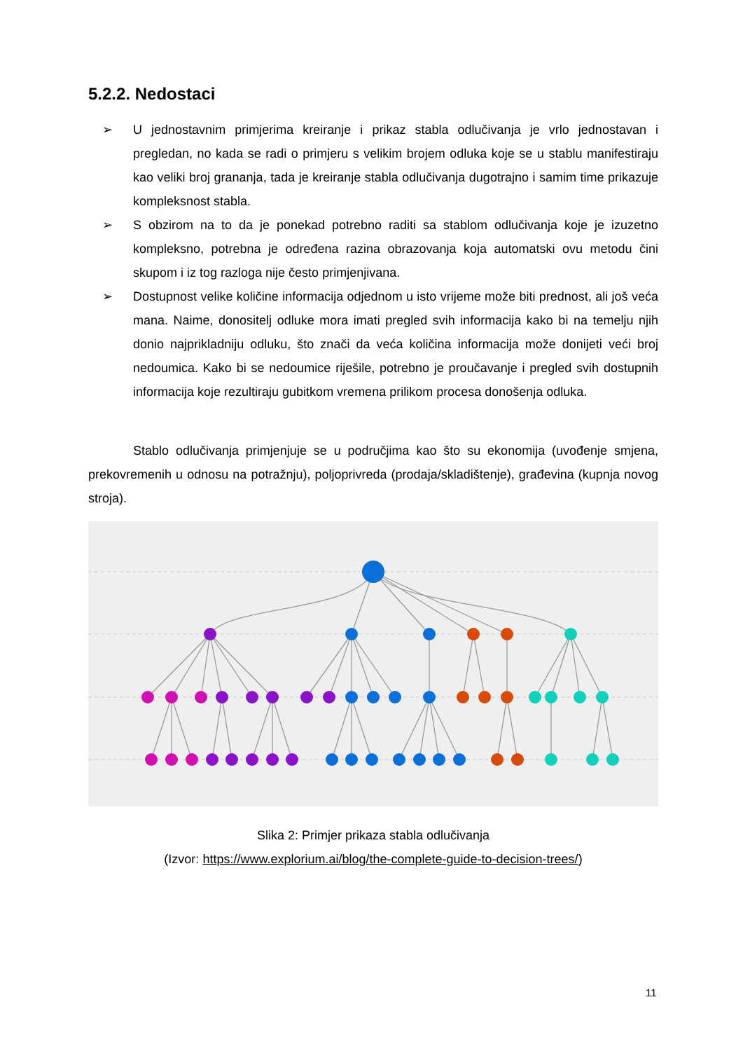5.2.2. Nedostaci
➢ U jednostavnim primjerima kreiranje i prikaz stabla odlučivanja je vrlo jednostavan i pregledan, no kada se radi o primjeru s velikim brojem odluka koje se u stablu manifestiraju kao veliki broj grananja, tada je kreiranje stabla odlučivanja dugotrajno i samim time prikazuje kompleksnost stabla.
➢ S obzirom na to da je ponekad potrebno raditi sa stablom odlučivanja koje je izuzetno kompleksno, potrebna je određena razina obrazovanja koja automatski ovu metodu čini skupom i iz tog razloga nije često primjenjivana.
➢ Dostupnost velike količine informacija odjednom u isto vrijeme može biti prednost, ali još veća mana. Naime, donositelj odluke mora imati pregled svih informacija kako bi na temelju njih donio najprikladniju odluku, što znači da veća količina informacija može donijeti veći broj nedoumica. Kako bi se nedoumice riješile, potrebno je proučavanje i pregled svih dostupnih informacija koje rezultiraju gubitkom vremena prilikom procesa donošenja odluka.
Stablo odlučivanja primjenjuje se u područjima kao što su ekonomija (uvođenje smjena, prekovremenih u odnosu na potražnju), poljoprivreda (prodaja/skladištenje), građevina (kupnja novog stroja).
Slika 2: Primjer prikaza stabla odlučivanja
(Izvor: https://www.explorium.ai/blog/the-complete-guide-to-decision-trees/)
11